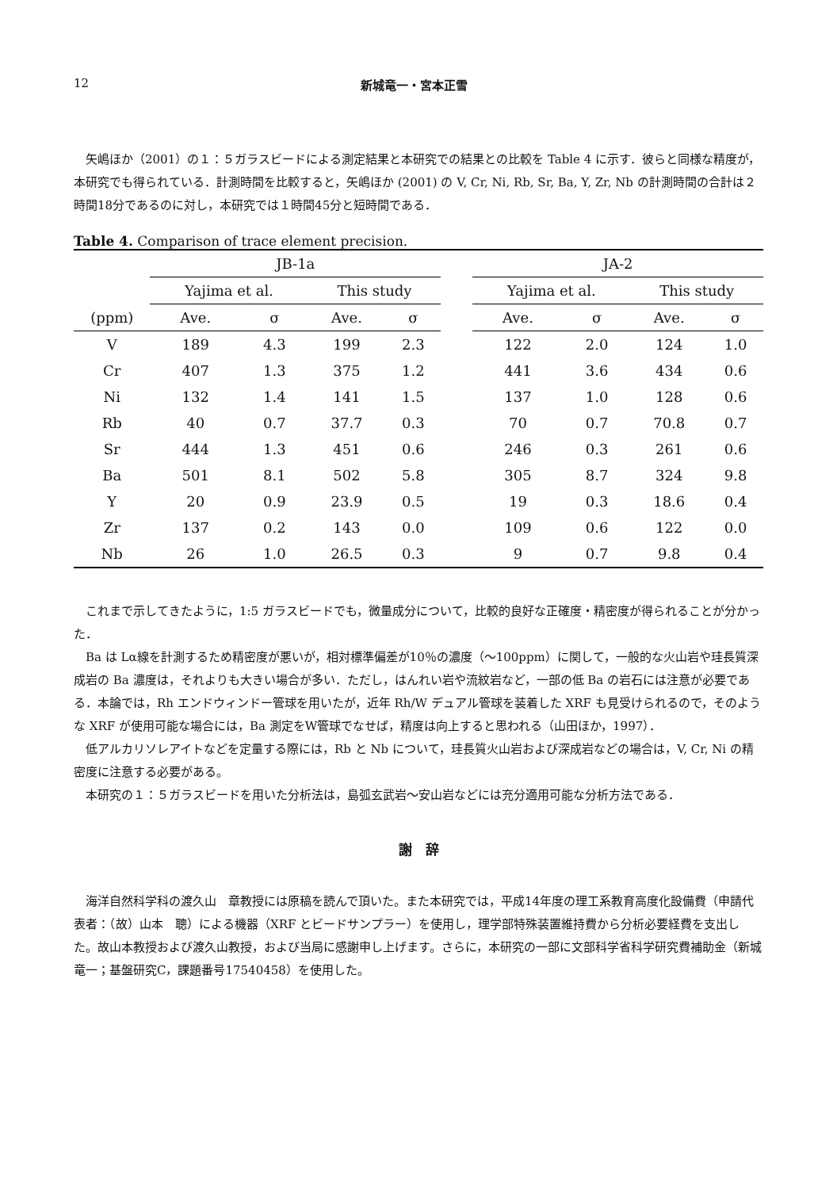12 新城竜一・宮本正雪
矢嶋ほか（2001）の１：５ガラスビードによる測定結果と本研究での結果との比較を Table 4 に示す．彼らと同様な精度が，本研究でも得られている．計測時間を比較すると，矢嶋ほか (2001) の V, Cr, Ni, Rb, Sr, Ba, Y, Zr, Nb の計測時間の合計は２時間18分であるのに対し，本研究では１時間45分と短時間である．
Table 4. Comparison of trace element precision.
| | JB-1a | | | | | JA-2 | | | |
| --- | --- | --- | --- | --- | --- | --- | --- | --- | --- |
| | Yajima et al. | | This study | | | Yajima et al. | | This study | |
| (ppm) | Ave. | σ | Ave. | σ | | Ave. | σ | Ave. | σ |
| V | 189 | 4.3 | 199 | 2.3 | | 122 | 2.0 | 124 | 1.0 |
| Cr | 407 | 1.3 | 375 | 1.2 | | 441 | 3.6 | 434 | 0.6 |
| Ni | 132 | 1.4 | 141 | 1.5 | | 137 | 1.0 | 128 | 0.6 |
| Rb | 40 | 0.7 | 37.7 | 0.3 | | 70 | 0.7 | 70.8 | 0.7 |
| Sr | 444 | 1.3 | 451 | 0.6 | | 246 | 0.3 | 261 | 0.6 |
| Ba | 501 | 8.1 | 502 | 5.8 | | 305 | 8.7 | 324 | 9.8 |
| Y | 20 | 0.9 | 23.9 | 0.5 | | 19 | 0.3 | 18.6 | 0.4 |
| Zr | 137 | 0.2 | 143 | 0.0 | | 109 | 0.6 | 122 | 0.0 |
| Nb | 26 | 1.0 | 26.5 | 0.3 | | 9 | 0.7 | 9.8 | 0.4 |
これまで示してきたように，1:5 ガラスビードでも，微量成分について，比較的良好な正確度・精密度が得られることが分かった．
Ba は Lα線を計測するため精密度が悪いが，相対標準偏差が10％の濃度（～100ppm）に関して，一般的な火山岩や珪長質深成岩の Ba 濃度は，それよりも大きい場合が多い．ただし，はんれい岩や流紋岩など，一部の低 Ba の岩石には注意が必要である．本論では，Rh エンドウィンドー管球を用いたが，近年 Rh/W デュアル管球を装着した XRF も見受けられるので，そのような XRF が使用可能な場合には，Ba 測定をW管球でなせば，精度は向上すると思われる（山田ほか，1997）．
低アルカリソレアイトなどを定量する際には，Rb と Nb について，珪長質火山岩および深成岩などの場合は，V, Cr, Ni の精密度に注意する必要がある。
本研究の１：５ガラスビードを用いた分析法は，島弧玄武岩～安山岩などには充分適用可能な分析方法である．
謝　辞
海洋自然科学科の渡久山　章教授には原稿を読んで頂いた。また本研究では，平成14年度の理工系教育高度化設備費（申請代表者：（故）山本　聰）による機器（XRF とビードサンプラー）を使用し，理学部特殊装置維持費から分析必要経費を支出した。故山本教授および渡久山教授，および当局に感謝申し上げます。さらに，本研究の一部に文部科学省科学研究費補助金（新城竜一；基盤研究C，課題番号17540458）を使用した。